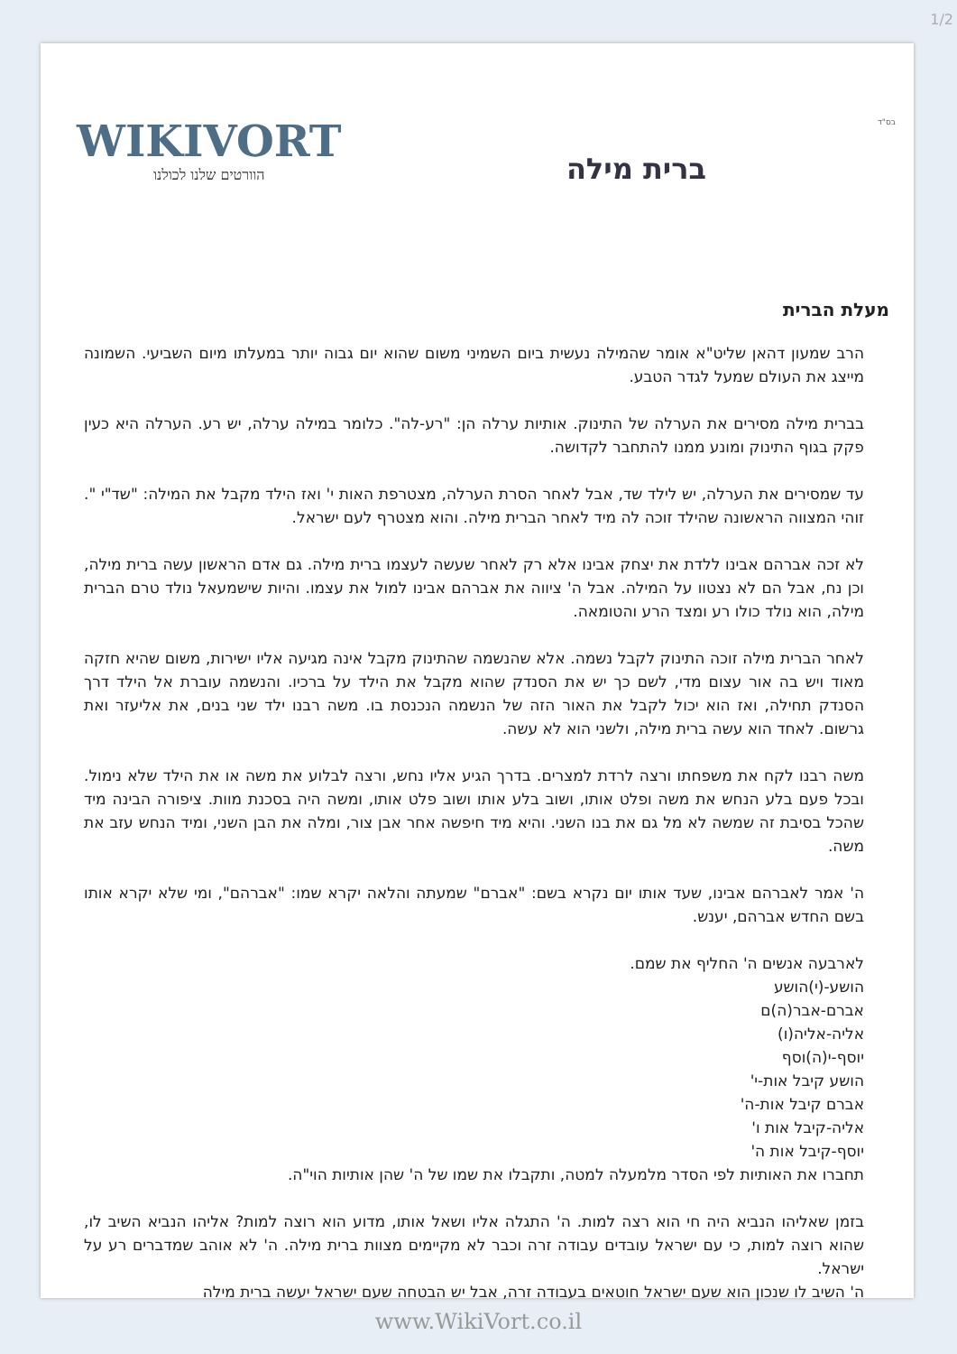1/2
בס"ד
WIKIVORT
הוורטים שלנו לכולנו
ברית מילה
מעלת הברית
הרב שמעון דהאן שליט"א אומר שהמילה נעשית ביום השמיני משום שהוא יום גבוה יותר במעלתו מיום השביעי. השמונה מייצג את העולם שמעל לגדר הטבע.
בברית מילה מסירים את הערלה של התינוק. אותיות ערלה הן: "רע-לה". כלומר במילה ערלה, יש רע. הערלה היא כעין פקק בגוף התינוק ומונע ממנו להתחבר לקדושה.
עד שמסירים את הערלה, יש לילד שד, אבל לאחר הסרת הערלה, מצטרפת האות י' ואז הילד מקבל את המילה: "שד"י ". זוהי המצווה הראשונה שהילד זוכה לה מיד לאחר הברית מילה. והוא מצטרף לעם ישראל.
לא זכה אברהם אבינו ללדת את יצחק אבינו אלא רק לאחר שעשה לעצמו ברית מילה. גם אדם הראשון עשה ברית מילה, וכן נח, אבל הם לא נצטוו על המילה. אבל ה' ציווה את אברהם אבינו למול את עצמו. והיות שישמעאל נולד טרם הברית מילה, הוא נולד כולו רע ומצד הרע והטומאה.
לאחר הברית מילה זוכה התינוק לקבל נשמה. אלא שהנשמה שהתינוק מקבל אינה מגיעה אליו ישירות, משום שהיא חזקה מאוד ויש בה אור עצום מדי, לשם כך יש את הסנדק שהוא מקבל את הילד על ברכיו. והנשמה עוברת אל הילד דרך הסנדק תחילה, ואז הוא יכול לקבל את האור הזה של הנשמה הנכנסת בו. משה רבנו ילד שני בנים, את אליעזר ואת גרשום. לאחד הוא עשה ברית מילה, ולשני הוא לא עשה.
משה רבנו לקח את משפחתו ורצה לרדת למצרים. בדרך הגיע אליו נחש, ורצה לבלוע את משה או את הילד שלא נימול. ובכל פעם בלע הנחש את משה ופלט אותו, ושוב בלע אותו ושוב פלט אותו, ומשה היה בסכנת מוות. ציפורה הבינה מיד שהכל בסיבת זה שמשה לא מל גם את בנו השני. והיא מיד חיפשה אחר אבן צור, ומלה את הבן השני, ומיד הנחש עזב את משה.
ה' אמר לאברהם אבינו, שעד אותו יום נקרא בשם: "אברם" שמעתה והלאה יקרא שמו: "אברהם", ומי שלא יקרא אותו בשם החדש אברהם, יענש.
לארבעה אנשים ה' החליף את שמם.
הושע-(י)הושע
אברם-אבר(ה)ם
אליה-אליה(ו)
יוסף-י(ה)וסף
הושע קיבל אות-י'
אברם קיבל אות-ה'
אליה-קיבל אות ו'
יוסף-קיבל אות ה'
תחברו את האותיות לפי הסדר מלמעלה למטה, ותקבלו את שמו של ה' שהן אותיות הוי"ה.
בזמן שאליהו הנביא היה חי הוא רצה למות. ה' התגלה אליו ושאל אותו, מדוע הוא רוצה למות? אליהו הנביא השיב לו, שהוא רוצה למות, כי עם ישראל עובדים עבודה זרה וכבר לא מקיימים מצוות ברית מילה. ה' לא אוהב שמדברים רע על ישראל.
ה' השיב לו שנכון הוא שעם ישראל חוטאים בעבודה זרה, אבל יש הבטחה שעם ישראל יעשה ברית מילה
www.WikiVort.co.il